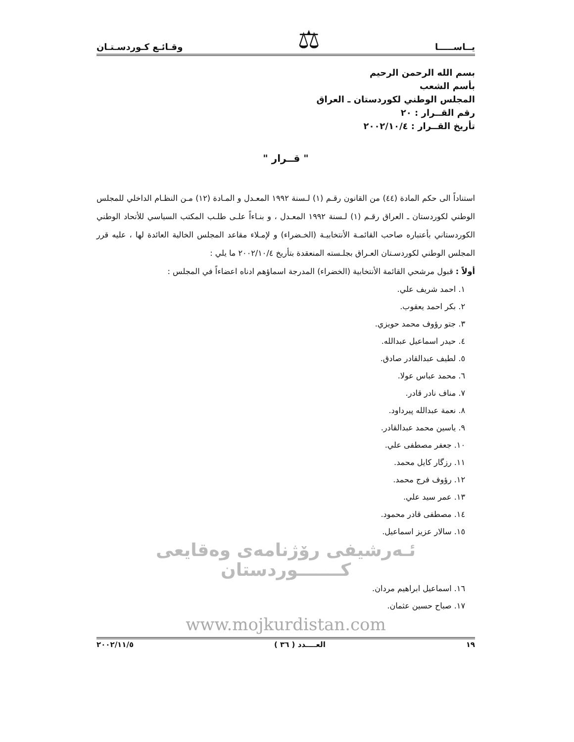يــاســـــا ⚖ وقـائـع كـوردسـتـان
بسم الله الرحمن الرحيم
بأسم الشعب
المجلس الوطني لكوردستان ـ العراق
رقم القــرار : ٢٠
تأريخ القــرار : ٢٠٠٢/١٠/٤
" قــرار "
استناداً الى حكم المادة (٤٤) من القانون رقـم (١) لـسنة ١٩٩٢ المعـدل و المـادة (١٢) مـن النظـام الداخلي للمجلس الوطني لكوردستان ـ العراق رقـم (١) لـسنة ١٩٩٢ المعـدل ، و بنـاءاً علـى طلـب المكتب السياسي للأتحاد الوطني الكوردستاني بأعتباره صاحب القائمـة الأنتخابيـة (الخـضراء) و لإمـلاء مقاعد المجلس الخالية العائدة لها ، عليه قرر المجلس الوطني لكوردسـتان العـراق بجلـسته المنعقدة بتأريخ ٢٠٠٢/١٠/٤ ما يلي :
أولاً : قبول مرشحي القائمة الأنتخابية (الخضراء) المدرجة اسماؤهم ادناه اعضاءاً في المجلس :
١. احمد شريف علي.
٢. بكر احمد يعقوب.
٣. جتو رؤوف محمد حويزي.
٤. حيدر اسماعيل عبدالله.
٥. لطيف عبدالقادر صادق.
٦. محمد عباس عولا.
٧. مناف نادر قادر.
٨. نعمة عبدالله پيرداود.
٩. ياسين محمد عبدالقادر.
١٠. جعفر مصطفى علي.
١١. رزگار كايل محمد.
١٢. رؤوف فرج محمد.
١٣. عمر سيد علي.
١٤. مصطفى قادر محمود.
١٥. سالار عزيز اسماعيل.
ئـەرشیفی رۆژنامەی وەقایعی کـــــــوردستان
١٦. اسماعيل ابراهيم مردان.
١٧. صباح حسين عثمان.
www.mojkurdistan.com
١٩ العــــدد ( ٣٦ ) ٢٠٠٢/١١/٥